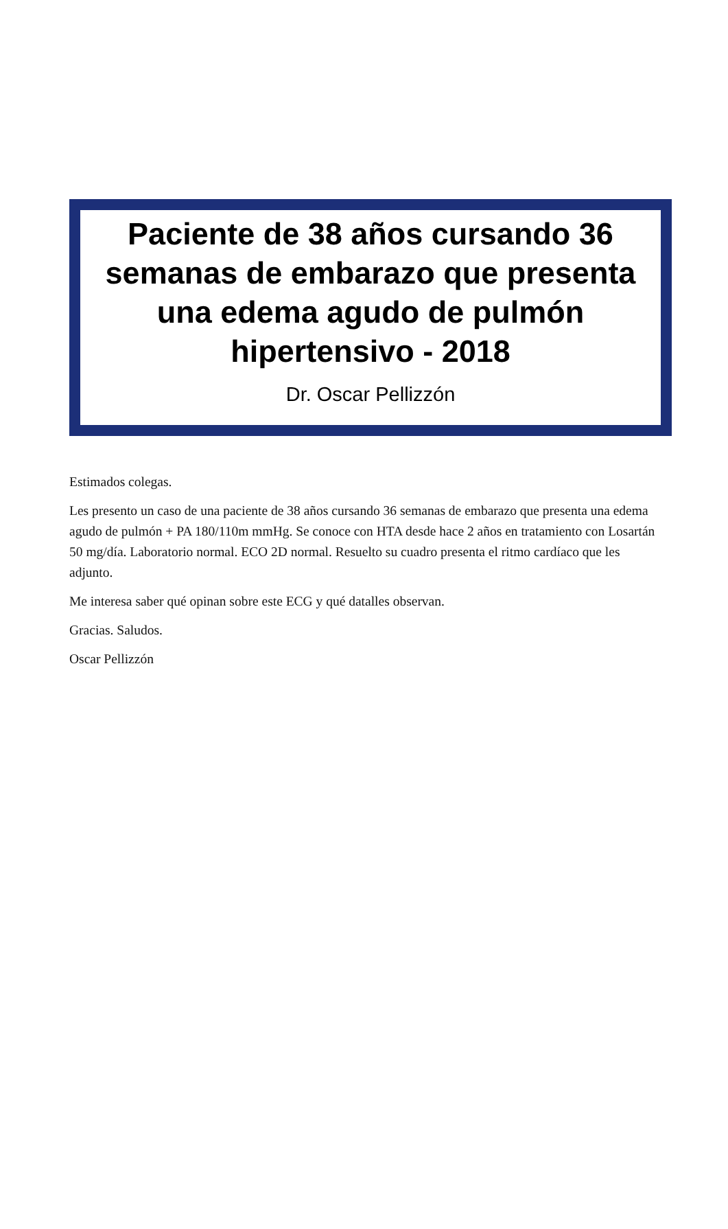Paciente de 38 años cursando 36 semanas de embarazo que presenta una edema agudo de pulmón hipertensivo - 2018
Dr. Oscar Pellizzón
Estimados colegas.
Les presento un caso de una paciente de 38 años cursando 36 semanas de embarazo que presenta una edema agudo de pulmón + PA 180/110m mmHg. Se conoce con HTA desde hace 2 años en tratamiento con Losartán 50 mg/día. Laboratorio normal. ECO 2D normal. Resuelto su cuadro presenta el ritmo cardíaco que les adjunto.
Me interesa saber qué opinan sobre este ECG y qué datalles observan.
Gracias. Saludos.
Oscar Pellizzón